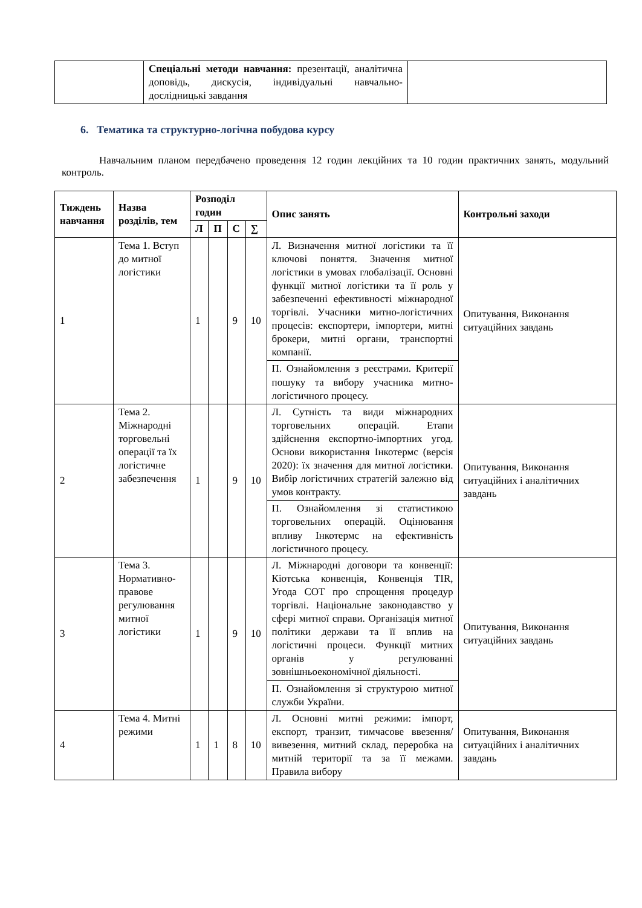| | Спеціальні методи навчання: презентації, аналітична доповідь, дискусія, індивідуальні навчально-дослідницькі завдання | |
6. Тематика та структурно-логічна побудова курсу
Навчальним планом передбачено проведення 12 годин лекційних та 10 годин практичних занять, модульний контроль.
| Тиждень навчання | Назва розділів, тем | Розподіл годин | | | | Опис занять | Контрольні заходи |
| --- | --- | --- | --- | --- | --- | --- | --- |
| | | Л | П | С | ∑ | | |
| 1 | Тема 1. Вступ до митної логістики | 1 | | 9 | 10 | Л. Визначення митної логістики та її ключові поняття. Значення митної логістики в умовах глобалізації. Основні функції митної логістики та її роль у забезпеченні ефективності міжнародної торгівлі. Учасники митно-логістичних процесів: експортери, імпортери, митні брокери, митні органи, транспортні компанії. | Опитування, Виконання ситуаційних завдань |
| | | | | | | П. Ознайомлення з реєстрами. Критерії пошуку та вибору учасника митно-логістичного процесу. | |
| 2 | Тема 2. Міжнародні торговельні операції та їх логістичне забезпечення | 1 | | 9 | 10 | Л. Сутність та види міжнародних торговельних операцій. Етапи здійснення експортно-імпортних угод. Основи використання Інкотермс (версія 2020): їх значення для митної логістики. Вибір логістичних стратегій залежно від умов контракту. | Опитування, Виконання ситуаційних і аналітичних завдань |
| | | | | | | П. Ознайомлення зі статистикою торговельних операцій. Оцінювання впливу Інкотермс на ефективність логістичного процесу. | |
| 3 | Тема 3. Нормативно-правове регулювання митної логістики | 1 | | 9 | 10 | Л. Міжнародні договори та конвенції: Кіотська конвенція, Конвенція TIR, Угода СОТ про спрощення процедур торгівлі. Національне законодавство у сфері митної справи. Організація митної політики держави та її вплив на логістичні процеси. Функції митних органів у регулюванні зовнішньоекономічної діяльності. | Опитування, Виконання ситуаційних завдань |
| | | | | | | П. Ознайомлення зі структурою митної служби України. | |
| 4 | Тема 4. Митні режими | 1 | 1 | 8 | 10 | Л. Основні митні режими: імпорт, експорт, транзит, тимчасове ввезення/вивезення, митний склад, переробка на митній території та за її межами. Правила вибору | Опитування, Виконання ситуаційних і аналітичних завдань |